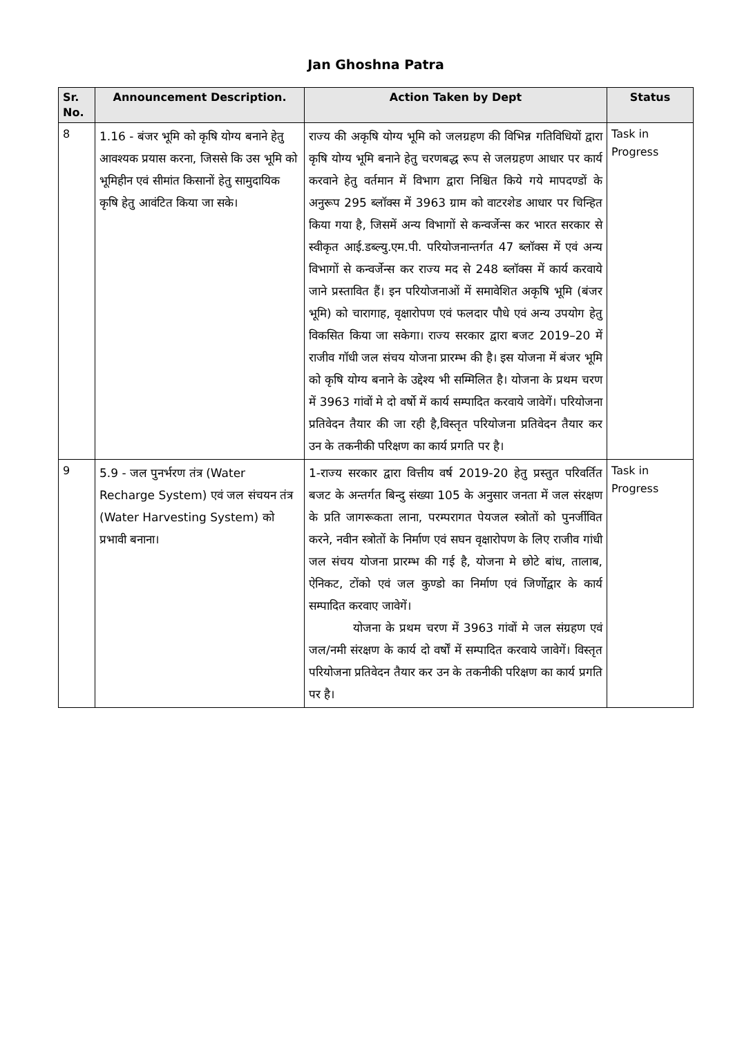Jan Ghoshna Patra
| Sr. No. | Announcement Description. | Action Taken by Dept | Status |
| --- | --- | --- | --- |
| 8 | 1.16 - बंजर भूमि को कृषि योग्य बनाने हेतु आवश्यक प्रयास करना, जिससे कि उस भूमि को भूमिहीन एवं सीमांत किसानों हेतु सामुदायिक कृषि हेतु आवंटित किया जा सके। | राज्य की अकृषि योग्य भूमि को जलग्रहण की विभिन्न गतिविधियों द्वारा कृषि योग्य भूमि बनाने हेतु चरणबद्ध रूप से जलग्रहण आधार पर कार्य करवाने हेतु वर्तमान में विभाग द्वारा निश्चित किये गये मापदण्डों के अनुरूप 295 ब्लॉक्स में 3963 ग्राम को वाटरशेड आधार पर चिन्हित किया गया है, जिसमें अन्य विभागों से कन्वर्जेन्स कर भारत सरकार से स्वीकृत आई.डब्ल्यु.एम.पी. परियोजनान्तर्गत 47 ब्लॉक्स में एवं अन्य विभागों से कन्वर्जेन्स कर राज्य मद से 248 ब्लॉक्स में कार्य करवाये जाने प्रस्तावित हैं। इन परियोजनाओं में समावेशित अकृषि भूमि (बंजर भूमि) को चारागाह, वृक्षारोपण एवं फलदार पौधे एवं अन्य उपयोग हेतु विकसित किया जा सकेगा। राज्य सरकार द्वारा बजट 2019–20 में राजीव गॉधी जल संचय योजना प्रारम्भ की है। इस योजना में बंजर भूमि को कृषि योग्य बनाने के उद्देश्य भी सम्मिलित है। योजना के प्रथम चरण में 3963 गांवों मे दो वर्षो में कार्य सम्पादित करवाये जावेगें। परियोजना प्रतिवेदन तैयार की जा रही है,विस्तृत परियोजना प्रतिवेदन तैयार कर उन के तकनीकी परिक्षण का कार्य प्रगति पर है। | Task in Progress |
| 9 | 5.9 - जल पुनर्भरण तंत्र (Water Recharge System) एवं जल संचयन तंत्र (Water Harvesting System) को प्रभावी बनाना। | 1-राज्य सरकार द्वारा वित्तीय वर्ष 2019-20 हेतु प्रस्तुत परिवर्तित बजट के अन्तर्गत बिन्दु संख्या 105 के अनुसार जनता में जल संरक्षण के प्रति जागरूकता लाना, परम्परागत पेयजल स्त्रोतों को पुनर्जीवित करने, नवीन स्त्रोतों के निर्माण एवं सघन वृक्षारोपण के लिए राजीव गांधी जल संचय योजना प्रारम्भ की गई है, योजना मे छोटे बांध, तालाब, ऐनिकट, टोंको एवं जल कुण्डो का निर्माण एवं जिर्णोद्वार के कार्य सम्पादित करवाए जावेगें। योजना के प्रथम चरण में 3963 गांवों मे जल संग्रहण एवं जल/नमी संरक्षण के कार्य दो वर्षों में सम्पादित करवाये जावेगें। विस्तृत परियोजना प्रतिवेदन तैयार कर उन के तकनीकी परिक्षण का कार्य प्रगति पर है। | Task in Progress |